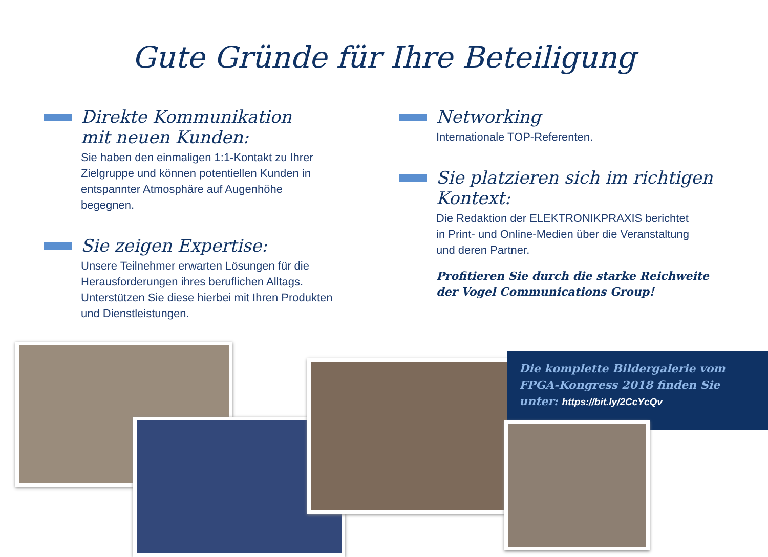Gute Gründe für Ihre Beteiligung
Direkte Kommunikation
mit neuen Kunden:
Sie haben den einmaligen 1:1-Kontakt zu Ihrer Zielgruppe und können potentiellen Kunden in entspannter Atmosphäre auf Augenhöhe begegnen.
Sie zeigen Expertise:
Unsere Teilnehmer erwarten Lösungen für die Herausforderungen ihres beruflichen Alltags. Unterstützen Sie diese hierbei mit Ihren Produkten und Dienstleistungen.
Networking
Internationale TOP-Referenten.
Sie platzieren sich im richtigen
Kontext:
Die Redaktion der ELEKTRONIKPRAXIS berichtet in Print- und Online-Medien über die Veranstaltung und deren Partner.
Profitieren Sie durch die starke Reichweite
der Vogel Communications Group!
Die komplette Bildergalerie vom
FPGA-Kongress 2018 finden Sie
unter: https://bit.ly/2CcYcQv